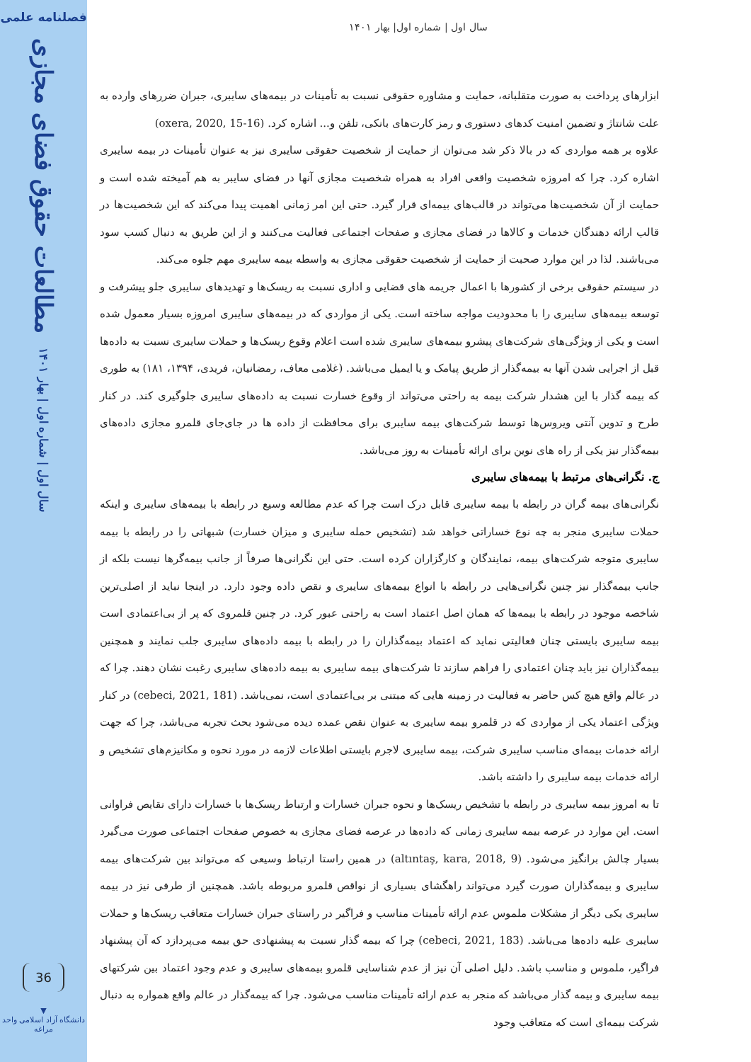فصلنامه علمی
مطالعات حقوق فضای مجازی
سال اول | شماره اول | بهار ۱۴۰۱
36
▼
دانشگاه آزاد اسلامی واحد مراغه
سال اول | شماره اول| بهار ۱۴۰۱
ابزارهای پرداخت به صورت متقلبانه، حمایت و مشاوره حقوقی نسبت به تأمینات در بیمه‌های سایبری، جبران ضررهای وارده به علت شانتاژ و تضمین امنیت کدهای دستوری و رمز کارت‌های بانکی، تلفن و... اشاره کرد. (oxera, 2020, 15-16)
علاوه بر همه مواردی که در بالا ذکر شد می‌توان از حمایت از شخصیت حقوقی سایبری نیز به عنوان تأمینات در بیمه سایبری اشاره کرد. چرا که امروزه شخصیت واقعی افراد به همراه شخصیت مجازی آنها در فضای سایبر به هم آمیخته شده است و حمایت از آن شخصیت‌ها می‌تواند در قالب‌های بیمه‌ای قرار گیرد. حتی این امر زمانی اهمیت پیدا می‌کند که این شخصیت‌ها در قالب ارائه دهندگان خدمات و کالاها در فضای مجازی و صفحات اجتماعی فعالیت می‌کنند و از این طریق به دنبال کسب سود می‌باشند. لذا در این موارد صحبت از حمایت از شخصیت حقوقی مجازی به واسطه بیمه سایبری مهم جلوه می‌کند.
در سیستم حقوقی برخی از کشورها با اعمال جریمه های قضایی و اداری نسبت به ریسک‌ها و تهدیدهای سایبری جلو پیشرفت و توسعه بیمه‌های سایبری را با محدودیت مواجه ساخته است. یکی از مواردی که در بیمه‌های سایبری امروزه بسیار معمول شده است و یکی از ویژگی‌های شرکت‌های پیشرو بیمه‌های سایبری شده است اعلام وقوع ریسک‌ها و حملات سایبری نسبت به داده‌ها قبل از اجرایی شدن آنها به بیمه‌گذار از طریق پیامک و یا ایمیل می‌باشد. (غلامی معاف، رمضانیان، فریدی، ۱۳۹۴، ۱۸۱) به طوری که بیمه گذار با این هشدار شرکت بیمه به راحتی می‌تواند از وقوع خسارت نسبت به داده‌های سایبری جلوگیری کند. در کنار طرح و تدوین آنتی ویروس‌ها توسط شرکت‌های بیمه سایبری برای محافظت از داده ها در جای‌جای قلمرو مجازی داده‌های بیمه‌گذار نیز یکی از راه های نوین برای ارائه تأمینات به روز می‌باشد.
ج. نگرانی‌های مرتبط با بیمه‌های سایبری
نگرانی‌های بیمه گران در رابطه با بیمه سایبری قابل درک است چرا که عدم مطالعه وسیع در رابطه با بیمه‌های سایبری و اینکه حملات سایبری منجر به چه نوع خساراتی خواهد شد (تشخیص حمله سایبری و میزان خسارت) شبهاتی را در رابطه با بیمه سایبری متوجه شرکت‌های بیمه، نمایندگان و کارگزاران کرده است. حتی این نگرانی‌ها صرفاً از جانب بیمه‌گرها نیست بلکه از جانب بیمه‌گذار نیز چنین نگرانی‌هایی در رابطه با انواع بیمه‌های سایبری و نقص داده وجود دارد. در اینجا نباید از اصلی‌ترین شاخصه موجود در رابطه با بیمه‌ها که همان اصل اعتماد است به راحتی عبور کرد. در چنین قلمروی که پر از بی‌اعتمادی است بیمه سایبری بایستی چنان فعالیتی نماید که اعتماد بیمه‌گذاران را در رابطه با بیمه داده‌های سایبری جلب نمایند و همچنین بیمه‌گذاران نیز باید چنان اعتمادی را فراهم سازند تا شرکت‌های بیمه سایبری به بیمه داده‌های سایبری رغبت نشان دهند. چرا که در عالم واقع هیچ کس حاضر به فعالیت در زمینه هایی که مبتنی بر بی‌اعتمادی است، نمی‌باشد. (cebeci, 2021, 181) در کنار ویژگی اعتماد یکی از مواردی که در قلمرو بیمه سایبری به عنوان نقص عمده دیده می‌شود بحث تجربه می‌باشد، چرا که جهت ارائه خدمات بیمه‌ای مناسب سایبری شرکت، بیمه سایبری لاجرم بایستی اطلاعات لازمه در مورد نحوه و مکانیزم‌های تشخیص و ارائه خدمات بیمه سایبری را داشته باشد.
تا به امروز بیمه سایبری در رابطه با تشخیص ریسک‌ها و نحوه جبران خسارات و ارتباط ریسک‌ها با خسارات دارای نقایص فراوانی است. این موارد در عرصه بیمه سایبری زمانی که داده‌ها در عرصه فضای مجازی به خصوص صفحات اجتماعی صورت می‌گیرد بسیار چالش برانگیز می‌شود. (altıntaş, kara, 2018, 9) در همین راستا ارتباط وسیعی که می‌تواند بین شرکت‌های بیمه سایبری و بیمه‌گذاران صورت گیرد می‌تواند راهگشای بسیاری از نواقص قلمرو مربوطه باشد. همچنین از طرفی نیز در بیمه سایبری یکی دیگر از مشکلات ملموس عدم ارائه تأمینات مناسب و فراگیر در راستای جبران خسارات متعاقب ریسک‌ها و حملات سایبری علیه داده‌ها می‌باشد. (cebeci, 2021, 183) چرا که بیمه گذار نسبت به پیشنهادی حق بیمه می‌پردازد که آن پیشنهاد فراگیر، ملموس و مناسب باشد. دلیل اصلی آن نیز از عدم شناسایی قلمرو بیمه‌های سایبری و عدم وجود اعتماد بین شرکتهای بیمه سایبری و بیمه گذار می‌باشد که منجر به عدم ارائه تأمینات مناسب می‌شود. چرا که بیمه‌گذار در عالم واقع همواره به دنبال شرکت بیمه‌ای است که متعاقب وجود